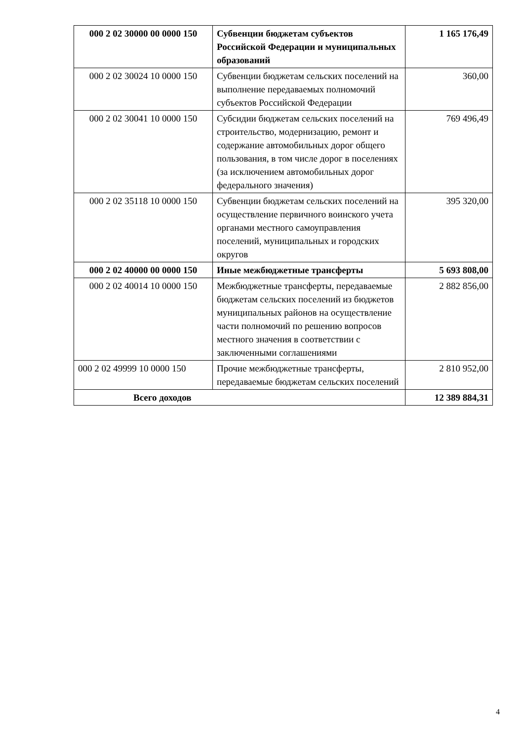| 000 2 02 30000 00 0000 150 | Субвенции бюджетам субъектов Российской Федерации и муниципальных образований | 1 165 176,49 |
| 000 2 02 30024 10 0000 150 | Субвенции бюджетам сельских поселений на выполнение передаваемых полномочий субъектов Российской Федерации | 360,00 |
| 000 2 02 30041 10 0000 150 | Субсидии бюджетам сельских поселений на строительство, модернизацию, ремонт и содержание автомобильных дорог общего пользования, в том числе дорог в поселениях (за исключением автомобильных дорог федерального значения) | 769 496,49 |
| 000 2 02 35118 10 0000 150 | Субвенции бюджетам сельских поселений на осуществление первичного воинского учета органами местного самоуправления поселений, муниципальных и городских округов | 395 320,00 |
| 000 2 02 40000 00 0000 150 | Иные межбюджетные трансферты | 5 693 808,00 |
| 000 2 02 40014 10 0000 150 | Межбюджетные трансферты, передаваемые бюджетам сельских поселений из бюджетов муниципальных районов на осуществление части полномочий по решению вопросов местного значения в соответствии с заключенными соглашениями | 2 882 856,00 |
| 000 2 02 49999 10 0000 150 | Прочие межбюджетные трансферты, передаваемые бюджетам сельских поселений | 2 810 952,00 |
| Всего доходов | | 12 389 884,31 |
4